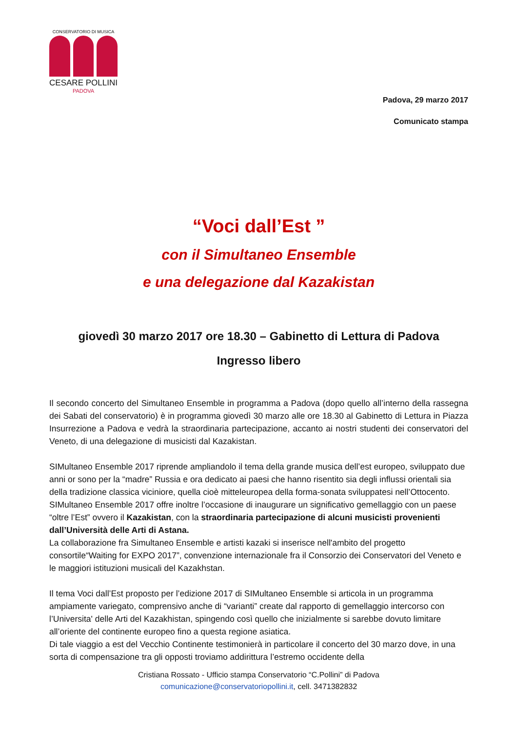CONSERVATORIO DI MUSICA
CESARE POLLINI
PADOVA
Padova, 29 marzo 2017
Comunicato stampa
“Voci dall’Est ”
con il Simultaneo Ensemble
e una delegazione dal Kazakistan
giovedì 30 marzo 2017 ore 18.30 – Gabinetto di Lettura di Padova
Ingresso libero
Il secondo concerto del Simultaneo Ensemble in programma a Padova (dopo quello all’interno della rassegna dei Sabati del conservatorio) è in programma giovedì 30 marzo alle ore 18.30 al Gabinetto di Lettura in Piazza Insurrezione a Padova e vedrà la straordinaria partecipazione, accanto ai nostri studenti dei conservatori del Veneto, di una delegazione di musicisti dal Kazakistan.
SIMultaneo Ensemble 2017 riprende ampliandolo il tema della grande musica dell’est europeo, sviluppato due anni or sono per la “madre” Russia e ora dedicato ai paesi che hanno risentito sia degli influssi orientali sia della tradizione classica viciniore, quella cioè mitteleuropea della forma-sonata sviluppatesi nell’Ottocento. SIMultaneo Ensemble 2017 offre inoltre l’occasione di inaugurare un significativo gemellaggio con un paese “oltre l’Est” ovvero il Kazakistan, con la straordinaria partecipazione di alcuni musicisti provenienti dall’Università delle Arti di Astana.
La collaborazione fra Simultaneo Ensemble e artisti kazaki si inserisce nell'ambito del progetto consortile“Waiting for EXPO 2017”, convenzione internazionale fra il Consorzio dei Conservatori del Veneto e le maggiori istituzioni musicali del Kazakhstan.
Il tema Voci dall’Est proposto per l’edizione 2017 di SIMultaneo Ensemble si articola in un programma ampiamente variegato, comprensivo anche di “varianti” create dal rapporto di gemellaggio intercorso con l’Universita' delle Arti del Kazakhistan, spingendo così quello che inizialmente si sarebbe dovuto limitare all’oriente del continente europeo fino a questa regione asiatica.
Di tale viaggio a est del Vecchio Continente testimonierà in particolare il concerto del 30 marzo dove, in una sorta di compensazione tra gli opposti troviamo addirittura l’estremo occidente della
Cristiana Rossato - Ufficio stampa Conservatorio “C.Pollini” di Padova
comunicazione@conservatoriopollini.it, cell. 3471382832